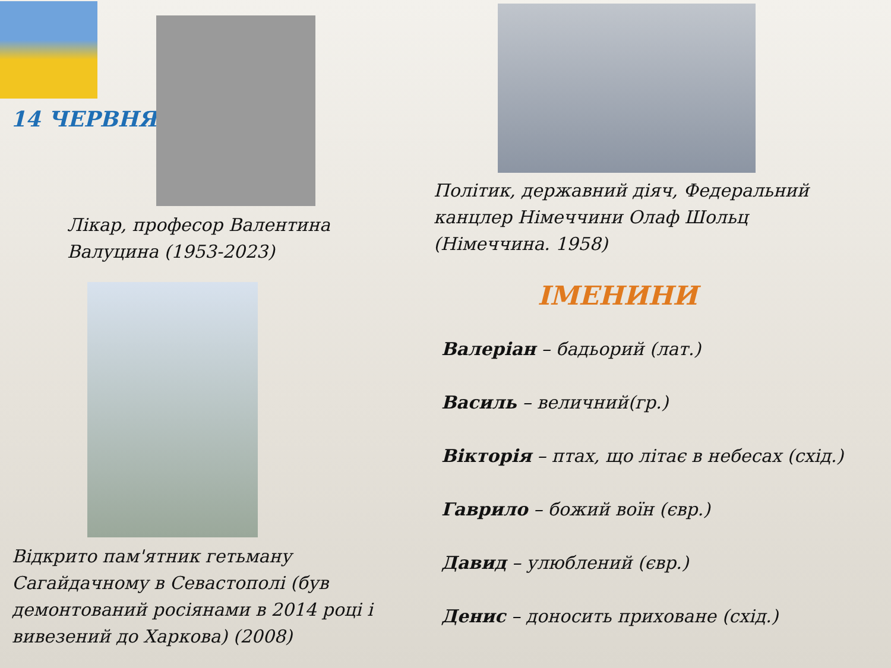14 ЧЕРВНЯ
Політик, державний діяч, Федеральний канцлер Німеччини Олаф Шольц (Німеччина. 1958)
Лікар, професор Валентина Валуцина (1953-2023)
Відкрито пам'ятник гетьману Сагайдачному в Севастополі (був демонтований росіянами в 2014 році і вивезений до Харкова) (2008)
ІМЕНИНИ
Валеріан – бадьорий (лат.)
Василь – величний(гр.)
Вікторія – птах, що літає в небесах (схід.)
Гаврило – божий воїн (євр.)
Давид – улюблений (євр.)
Денис – доносить приховане (схід.)